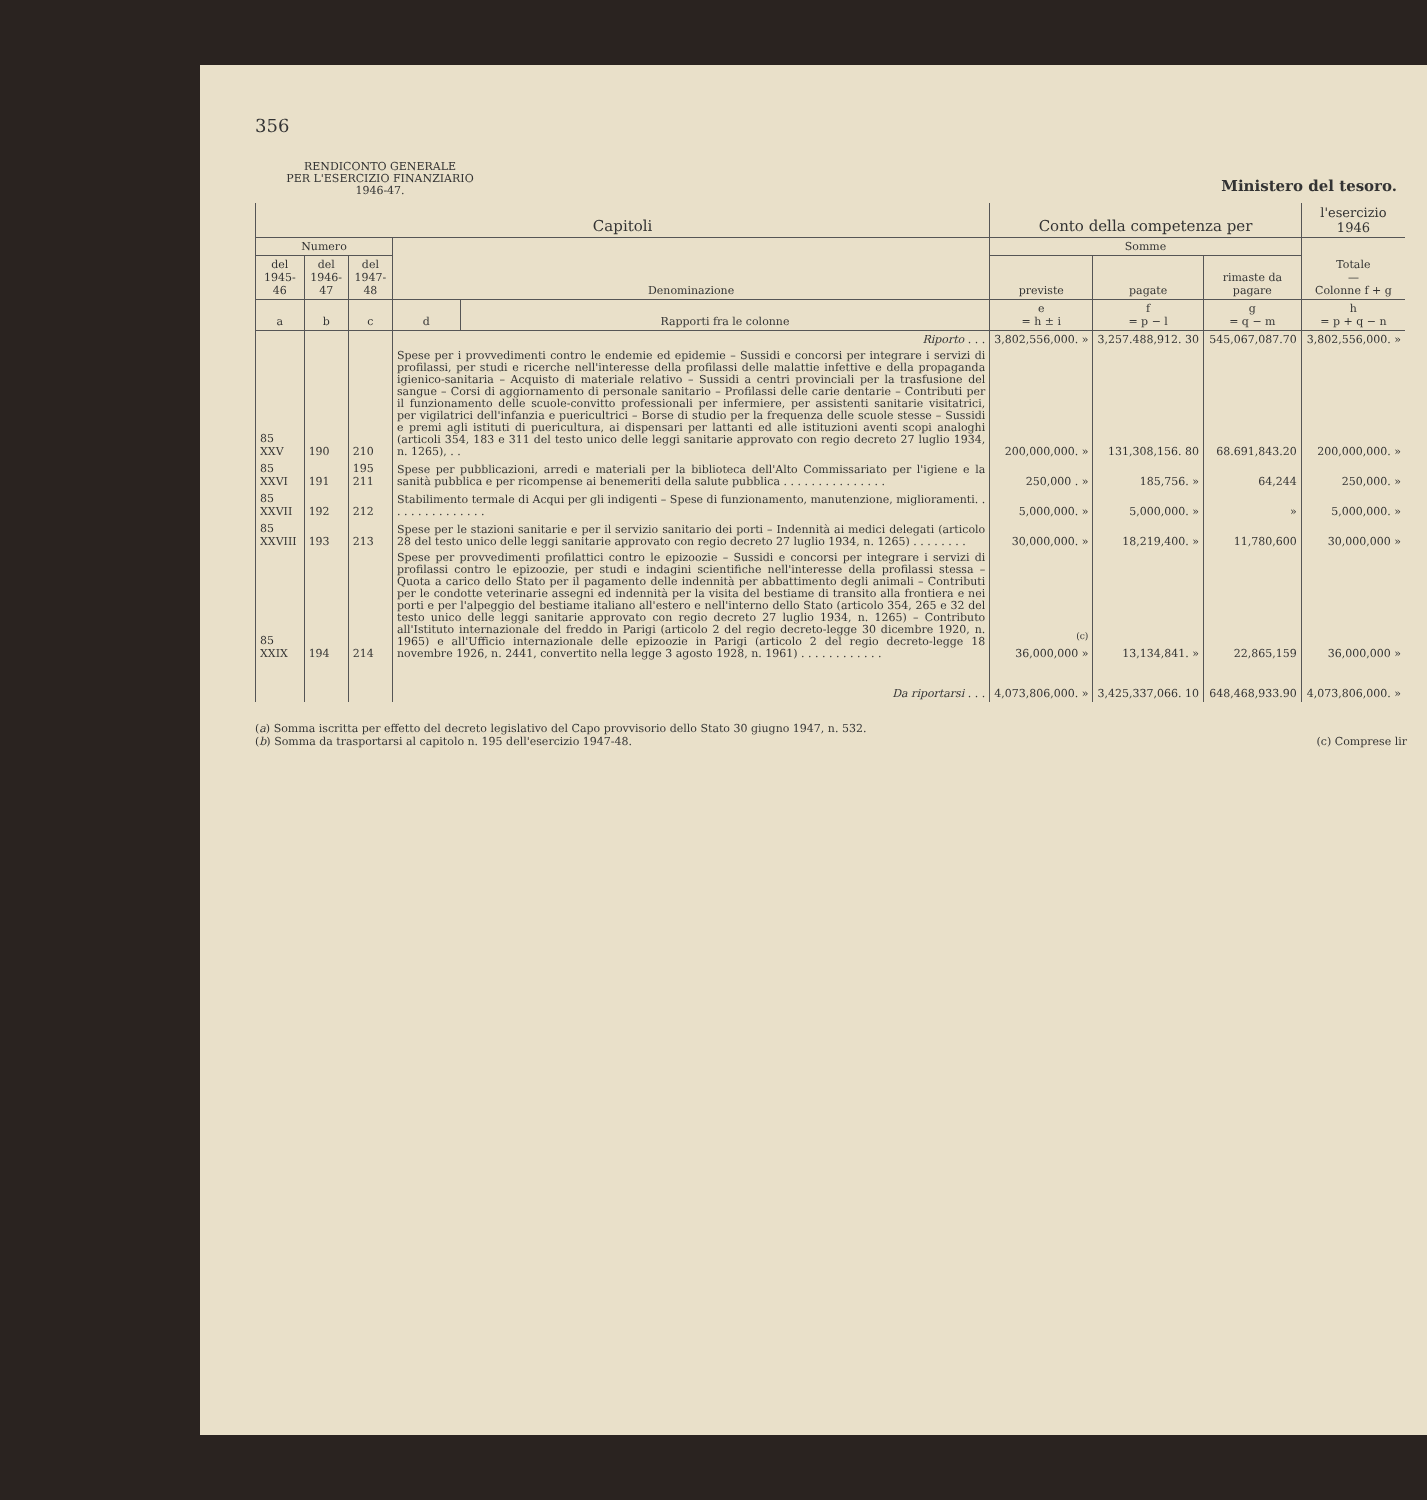356
RENDICONTO GENERALE
PER L'ESERCIZIO FINANZIARIO
1946-47.
Ministero del tesoro.
| Capitoli | | | | | Conto della competenza per | | | l'esercizio 1946 |
| --- | --- | --- | --- | --- | --- | --- | --- | --- |
| Numero | | | Denominazione | | Somme | | | Totale — Colonne f + g |
| del 1945-46 | del 1946-47 | del 1947-48 | | | previste | pagate | rimaste da pagare | |
| a | b | c | d | Rapporti fra le colonne | e = h ± i | f = p − l | g = q − m | h = p + q − n |
| | | | Riporto . . . | | 3,802,556,000. » | 3,257.488,912. 30 | 545,067,087.70 | 3,802,556,000. » |
| 85 XXV | 190 | 210 | Spese per i provvedimenti contro le endemie ed epidemie – Sussidi e concorsi per integrare i servizi di profilassi, per studi e ricerche nell'interesse della profilassi delle malattie infettive e della propaganda igienico-sanitaria – Acquisto di materiale relativo – Sussidi a centri provinciali per la trasfusione del sangue – Corsi di aggiornamento di personale sanitario – Profilassi delle carie dentarie – Contributi per il funzionamento delle scuole-convitto professionali per infermiere, per assistenti sanitarie visitatrici, per vigilatrici dell'infanzia e puericultrici – Borse di studio per la frequenza delle scuole stesse – Sussidi e premi agli istituti di puericultura, ai dispensari per lattanti ed alle istituzioni aventi scopi analoghi (articoli 354, 183 e 311 del testo unico delle leggi sanitarie approvato con regio decreto 27 luglio 1934, n. 1265), . . | | 200,000,000. » | 131,308,156. 80 | 68.691,843.20 | 200,000,000. » |
| 85 XXVI | 191 | 195 211 | Spese per pubblicazioni, arredi e materiali per la biblioteca dell'Alto Commissariato per l'igiene e la sanità pubblica e per ricompense ai benemeriti della salute pubblica . . . . . . . . . . . . . . . | | 250,000 . » | 185,756. » | 64,244 | 250,000. » |
| 85 XXVII | 192 | 212 | Stabilimento termale di Acqui per gli indigenti – Spese di funzionamento, manutenzione, miglioramenti. . . . . . . . . . . . . . . | | 5,000,000. » | 5,000,000. » | » | 5,000,000. » |
| 85 XXVIII | 193 | 213 | Spese per le stazioni sanitarie e per il servizio sanitario dei porti – Indennità ai medici delegati (articolo 28 del testo unico delle leggi sanitarie approvato con regio decreto 27 luglio 1934, n. 1265) . . . . . . . . | | 30,000,000. » | 18,219,400. » | 11,780,600 | 30,000,000 » |
| 85 XXIX | 194 | 214 | Spese per provvedimenti profilattici contro le epizoozie – Sussidi e concorsi per integrare i servizi di profilassi contro le epizoozie, per studi e indagini scientifiche nell'interesse della profilassi stessa – Quota a carico dello Stato per il pagamento delle indennità per abbattimento degli animali – Contributi per le condotte veterinarie assegni ed indennità per la visita del bestiame di transito alla frontiera e nei porti e per l'alpeggio del bestiame italiano all'estero e nell'interno dello Stato (articolo 354, 265 e 32 del testo unico delle leggi sanitarie approvato con regio decreto 27 luglio 1934, n. 1265) – Contributo all'Istituto internazionale del freddo in Parigi (articolo 2 del regio decreto-legge 30 dicembre 1920, n. 1965) e all'Ufficio internazionale delle epizoozie in Parigi (articolo 2 del regio decreto-legge 18 novembre 1926, n. 2441, convertito nella legge 3 agosto 1928, n. 1961) . . . . . . . . . . . . | | <sup>(c)</sup> 36,000,000 » | 13,134,841. » | 22,865,159 | 36,000,000 » |
| | | | Da riportarsi . . . | | 4,073,806,000. » | 3,425,337,066. 10 | 648,468,933.90 | 4,073,806,000. » |
(a) Somma iscritta per effetto del decreto legislativo del Capo provvisorio dello Stato 30 giugno 1947, n. 532.
(b) Somma da trasportarsi al capitolo n. 195 dell'esercizio 1947-48. (c) Comprese lir